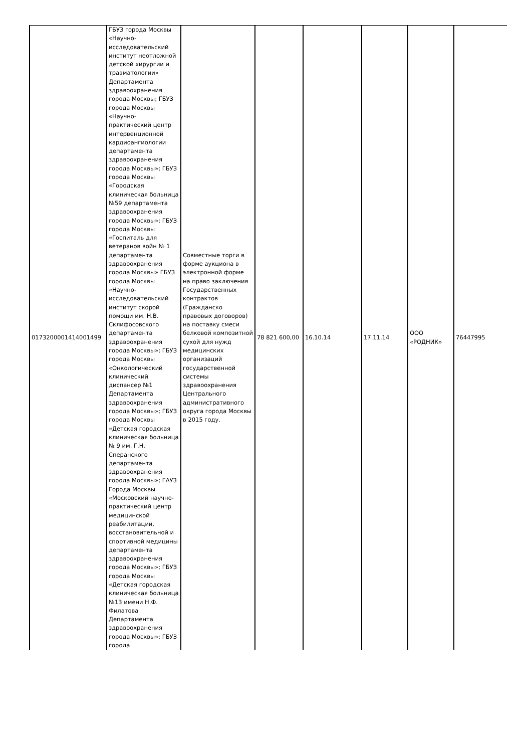| 0173200001414001499 | ГБУЗ города Москвы «Научно-исследовательский институт неотложной детской хирургии и травматологии» Департамента здравоохранения города Москвы; ГБУЗ города Москвы «Научно-практический центр интервенционной кардиоангиологии департамента здравоохранения города Москвы»; ГБУЗ города Москвы «Городская клиническая больница №59 департамента здравоохранения города Москвы»; ГБУЗ города Москвы «Госпиталь для ветеранов войн № 1 департамента здравоохранения города Москвы» ГБУЗ города Москвы «Научно-исследовательский институт скорой помощи им. Н.В. Склифосовского департамента здравоохранения города Москвы»; ГБУЗ города Москвы «Онкологический клинический диспансер №1 Департамента здравоохранения города Москвы»; ГБУЗ города Москвы «Детская городская клиническая больница № 9 им. Г.Н. Сперанского департамента здравоохранения города Москвы»; ГАУЗ Города Москвы «Московский научно-практический центр медицинской реабилитации, восстановительной и спортивной медицины департамента здравоохранения города Москвы»; ГБУЗ города Москвы «Детская городская клиническая больница №13 имени Н.Ф. Филатова Департамента здравоохранения города Москвы»; ГБУЗ города | Совместные торги в форме аукциона в электронной форме на право заключения Государственных контрактов (Гражданско правовых договоров) на поставку смеси белковой композитной сухой для нужд медицинских организаций государственной системы здравоохранения Центрального административного округа города Москвы в 2015 году. | 78 821 600,00 | 16.10.14 | 17.11.14 | ООО «РОДНИК» | 76447995 |